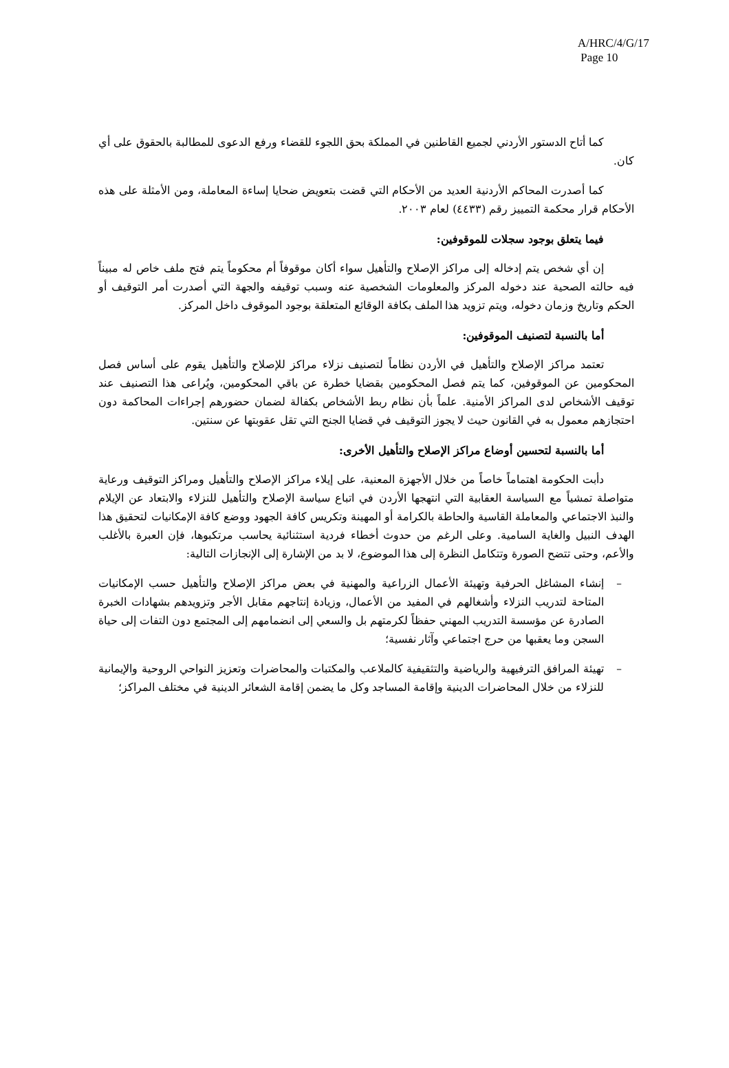A/HRC/4/G/17
Page 10
كما أتاح الدستور الأردني لجميع القاطنين في المملكة بحق اللجوء للقضاء ورفع الدعوى للمطالبة بالحقوق على أي كان.
كما أصدرت المحاكم الأردنية العديد من الأحكام التي قضت بتعويض ضحايا إساءة المعاملة، ومن الأمثلة على هذه الأحكام قرار محكمة التمييز رقم (٤٤٣٣) لعام ٢٠٠٣.
فيما يتعلق بوجود سجلات للموقوفين:
إن أي شخص يتم إدخاله إلى مراكز الإصلاح والتأهيل سواء أكان موقوفاً أم محكوماً يتم فتح ملف خاص له مبيناً فيه حالته الصحية عند دخوله المركز والمعلومات الشخصية عنه وسبب توقيفه والجهة التي أصدرت أمر التوقيف أو الحكم وتاريخ وزمان دخوله، ويتم تزويد هذا الملف بكافة الوقائع المتعلقة بوجود الموقوف داخل المركز.
أما بالنسبة لتصنيف الموقوفين:
تعتمد مراكز الإصلاح والتأهيل في الأردن نظاماً لتصنيف نزلاء مراكز للإصلاح والتأهيل يقوم على أساس فصل المحكومين عن الموقوفين، كما يتم فصل المحكومين بقضايا خطرة عن باقي المحكومين، ويُراعى هذا التصنيف عند توقيف الأشخاص لدى المراكز الأمنية. علماً بأن نظام ربط الأشخاص بكفالة لضمان حضورهم إجراءات المحاكمة دون احتجازهم معمول به في القانون حيث لا يجوز التوقيف في قضايا الجنح التي تقل عقوبتها عن سنتين.
أما بالنسبة لتحسين أوضاع مراكز الإصلاح والتأهيل الأخرى:
دأبت الحكومة اهتماماً خاصاً من خلال الأجهزة المعنية، على إيلاء مراكز الإصلاح والتأهيل ومراكز التوقيف ورعاية متواصلة تمشياً مع السياسة العقابية التي انتهجها الأردن في اتباع سياسة الإصلاح والتأهيل للنزلاء والابتعاد عن الإيلام والنبذ الاجتماعي والمعاملة القاسية والحاطة بالكرامة أو المهينة وتكريس كافة الجهود ووضع كافة الإمكانيات لتحقيق هذا الهدف النبيل والغاية السامية. وعلى الرغم من حدوث أخطاء فردية استثنائية يحاسب مرتكبوها، فإن العبرة بالأغلب والأعم، وحتى تتضح الصورة وتتكامل النظرة إلى هذا الموضوع، لا بد من الإشارة إلى الإنجازات التالية:
– إنشاء المشاغل الحرفية وتهيئة الأعمال الزراعية والمهنية في بعض مراكز الإصلاح والتأهيل حسب الإمكانيات المتاحة لتدريب النزلاء وأشغالهم في المفيد من الأعمال، وزيادة إنتاجهم مقابل الأجر وتزويدهم بشهادات الخبرة الصادرة عن مؤسسة التدريب المهني حفظاً لكرمتهم بل والسعي إلى انضمامهم إلى المجتمع دون التفات إلى حياة السجن وما يعقبها من حرج اجتماعي وآثار نفسية؛
– تهيئة المرافق الترفيهية والرياضية والتثقيفية كالملاعب والمكتبات والمحاضرات وتعزيز النواحي الروحية والإيمانية للنزلاء من خلال المحاضرات الدينية وإقامة المساجد وكل ما يضمن إقامة الشعائر الدينية في مختلف المراكز؛